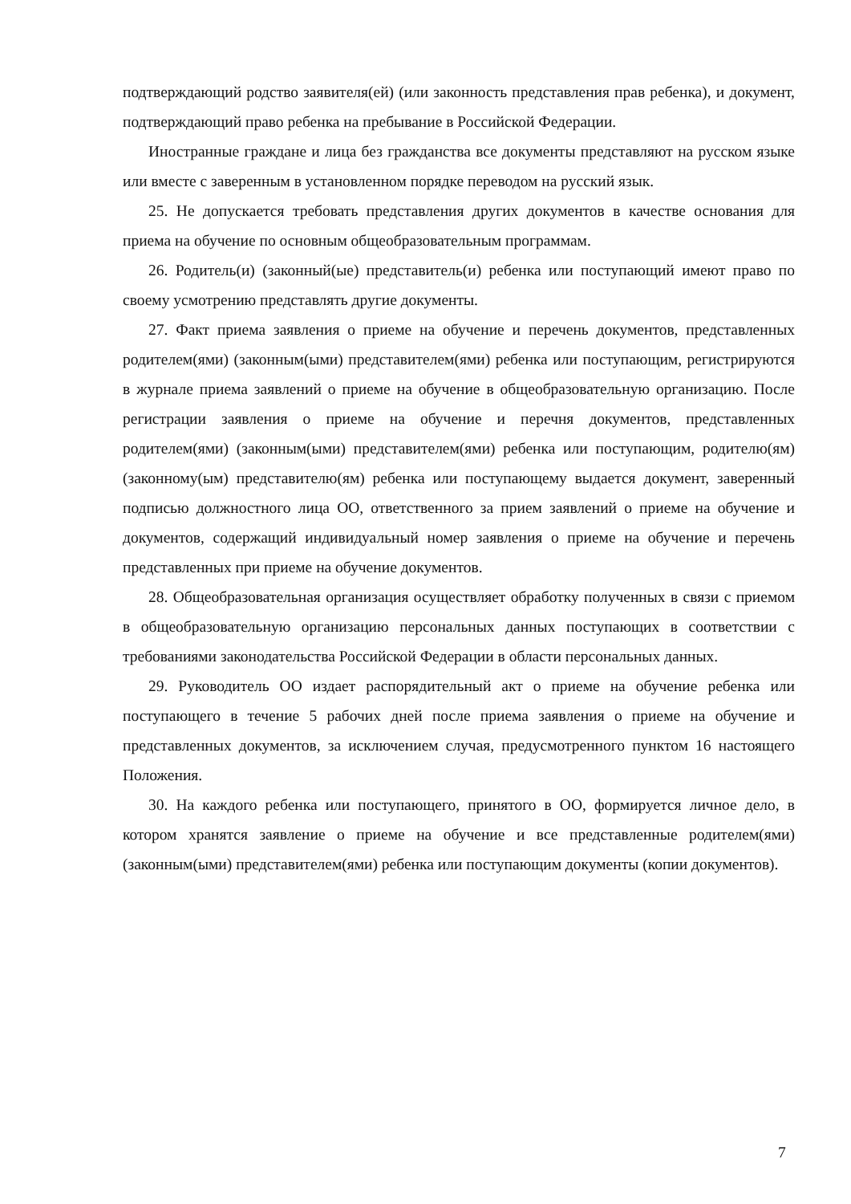подтверждающий родство заявителя(ей) (или законность представления прав ребенка), и документ, подтверждающий право ребенка на пребывание в Российской Федерации.
Иностранные граждане и лица без гражданства все документы представляют на русском языке или вместе с заверенным в установленном порядке переводом на русский язык.
25. Не допускается требовать представления других документов в качестве основания для приема на обучение по основным общеобразовательным программам.
26. Родитель(и) (законный(ые) представитель(и) ребенка или поступающий имеют право по своему усмотрению представлять другие документы.
27. Факт приема заявления о приеме на обучение и перечень документов, представленных родителем(ями) (законным(ыми) представителем(ями) ребенка или поступающим, регистрируются в журнале приема заявлений о приеме на обучение в общеобразовательную организацию. После регистрации заявления о приеме на обучение и перечня документов, представленных родителем(ями) (законным(ыми) представителем(ями) ребенка или поступающим, родителю(ям) (законному(ым) представителю(ям) ребенка или поступающему выдается документ, заверенный подписью должностного лица ОО, ответственного за прием заявлений о приеме на обучение и документов, содержащий индивидуальный номер заявления о приеме на обучение и перечень представленных при приеме на обучение документов.
28. Общеобразовательная организация осуществляет обработку полученных в связи с приемом в общеобразовательную организацию персональных данных поступающих в соответствии с требованиями законодательства Российской Федерации в области персональных данных.
29. Руководитель ОО издает распорядительный акт о приеме на обучение ребенка или поступающего в течение 5 рабочих дней после приема заявления о приеме на обучение и представленных документов, за исключением случая, предусмотренного пунктом 16 настоящего Положения.
30. На каждого ребенка или поступающего, принятого в ОО, формируется личное дело, в котором хранятся заявление о приеме на обучение и все представленные родителем(ями) (законным(ыми) представителем(ями) ребенка или поступающим документы (копии документов).
7